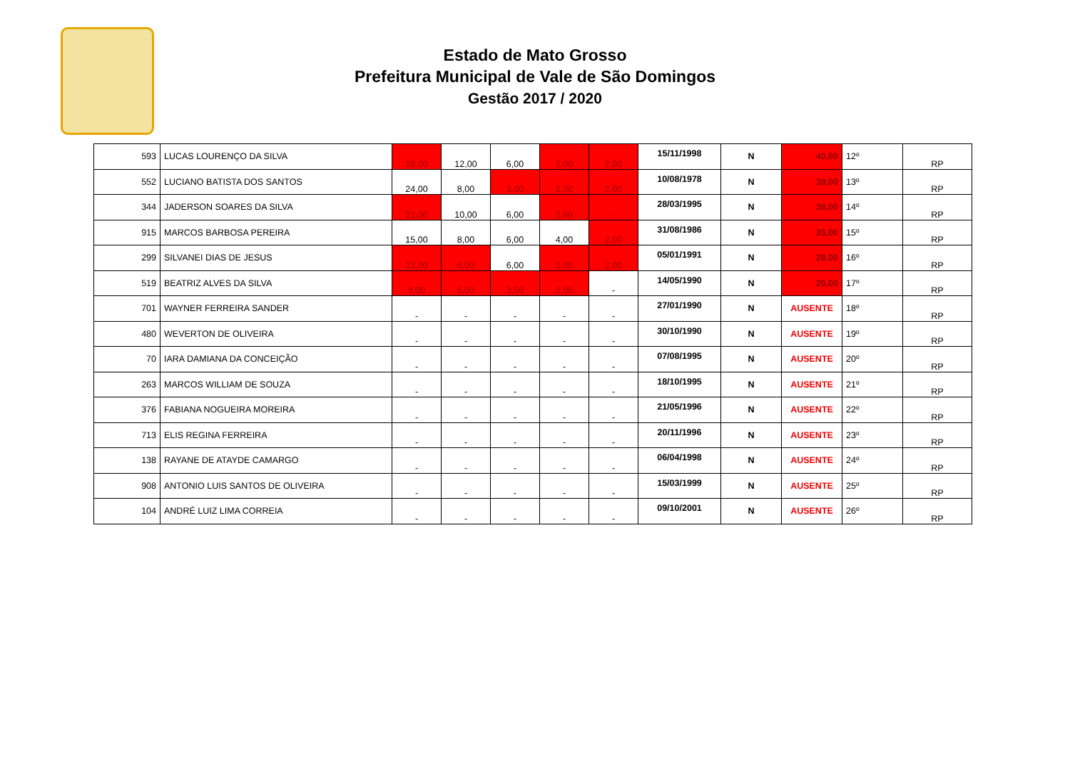Estado de Mato Grosso
Prefeitura Municipal de Vale de São Domingos
Gestão 2017 / 2020
| 593 | LUCAS LOURENÇO DA SILVA | 18,00 | 12,00 | 6,00 | 2,00 | 2,00 | 15/11/1998 | N | 40,00 | 12º | RP |
| 552 | LUCIANO BATISTA DOS SANTOS | 24,00 | 8,00 | 3,00 | 2,00 | 2,00 | 10/08/1978 | N | 39,00 | 13º | RP |
| 344 | JADERSON SOARES DA SILVA | 21,00 | 10,00 | 6,00 | 2,00 | - | 28/03/1995 | N | 39,00 | 14º | RP |
| 915 | MARCOS BARBOSA PEREIRA | 15,00 | 8,00 | 6,00 | 4,00 | 2,00 | 31/08/1986 | N | 35,00 | 15º | RP |
| 299 | SILVANEI DIAS DE JESUS | 12,00 | 6,00 | 6,00 | 2,00 | 2,00 | 05/01/1991 | N | 28,00 | 16º | RP |
| 519 | BEATRIZ ALVES DA SILVA | 9,00 | 6,00 | 3,00 | 2,00 | - | 14/05/1990 | N | 20,00 | 17º | RP |
| 701 | WAYNER FERREIRA SANDER | - | - | - | - | - | 27/01/1990 | N | AUSENTE | 18º | RP |
| 480 | WEVERTON DE OLIVEIRA | - | - | - | - | - | 30/10/1990 | N | AUSENTE | 19º | RP |
| 70 | IARA DAMIANA DA CONCEIÇÃO | - | - | - | - | - | 07/08/1995 | N | AUSENTE | 20º | RP |
| 263 | MARCOS WILLIAM DE SOUZA | - | - | - | - | - | 18/10/1995 | N | AUSENTE | 21º | RP |
| 376 | FABIANA NOGUEIRA MOREIRA | - | - | - | - | - | 21/05/1996 | N | AUSENTE | 22º | RP |
| 713 | ELIS REGINA FERREIRA | - | - | - | - | - | 20/11/1996 | N | AUSENTE | 23º | RP |
| 138 | RAYANE DE ATAYDE CAMARGO | - | - | - | - | - | 06/04/1998 | N | AUSENTE | 24º | RP |
| 908 | ANTONIO LUIS SANTOS DE OLIVEIRA | - | - | - | - | - | 15/03/1999 | N | AUSENTE | 25º | RP |
| 104 | ANDRÉ LUIZ LIMA CORREIA | - | - | - | - | - | 09/10/2001 | N | AUSENTE | 26º | RP |